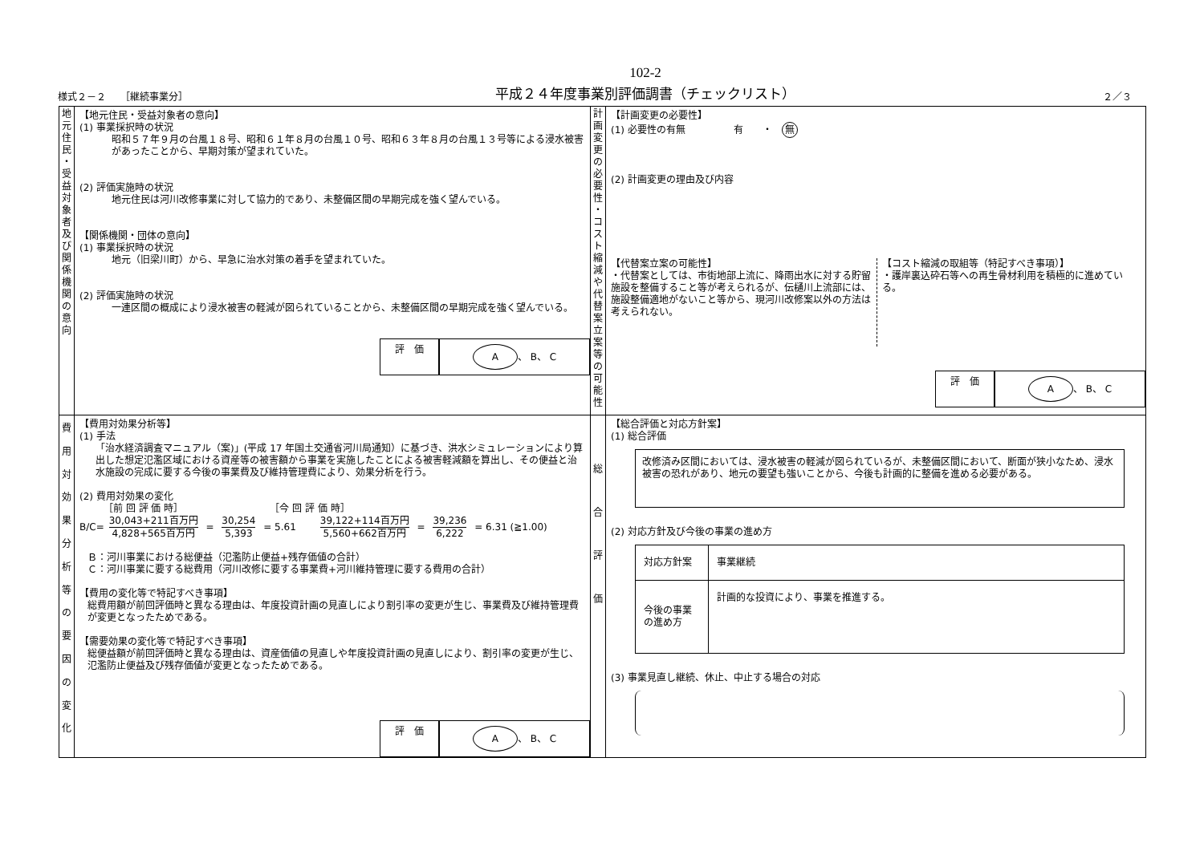様式２－２　　［継続事業分］
102-2
平成２４年度事業別評価調書（チェックリスト）
２／３
| 地 元 住 民 ・ 受 益 対 象 者 及 び 関 係 機 関 の 意 向 | 【地元住民・受益対象者の意向】 (1) 事業採択時の状況 昭和５７年９月の台風１８号、昭和６１年８月の台風１０号、昭和６３年８月の台風１３号等による浸水被害があったことから、早期対策が望まれていた。 (2) 評価実施時の状況 地元住民は河川改修事業に対して協力的であり、未整備区間の早期完成を強く望んでいる。 【関係機関・団体の意向】 (1) 事業採択時の状況 地元（旧梁川町）から、早急に治水対策の着手を望まれていた。 (2) 評価実施時の状況 一連区間の概成により浸水被害の軽減が図られていることから、未整備区間の早期完成を強く望んでいる。 評 価 A 、 B、 C | 計 画 変 更 の 必 要 性 ・ コ ス ト 縮 減 や 代 替 案 立 案 等 の 可 能 性 | 【計画変更の必要性】 (1) 必要性の有無 有 ・ 無 (2) 計画変更の理由及び内容 【代替案立案の可能性】 ・代替案としては、市街地部上流に、降雨出水に対する貯留施設を整備すること等が考えられるが、伝樋川上流部には、施設整備適地がないこと等から、現河川改修案以外の方法は考えられない。 【コスト縮減の取組等（特記すべき事項）】 ・護岸裏込砕石等への再生骨材利用を積極的に進めている。 評 価 A 、 B、 C |
| 費 用 対 効 果 分 析 等 の 要 因 の 変 化 | 【費用対効果分析等】 (1) 手法 「治水経済調査マニュアル（案)」(平成 17 年国土交通省河川局通知）に基づき、洪水シミュレーションにより算出した想定氾濫区域における資産等の被害額から事業を実施したことによる被害軽減額を算出し、その便益と治水施設の完成に要する今後の事業費及び維持管理費により、効果分析を行う。 (2) 費用対効果の変化 ［前 回 評 価 時］ ［今 回 評 価 時］ B/C= 30,043+211百万円 4,828+565百万円 = 30,254 5,393 = 5.61 39,122+114百万円 5,560+662百万円 = 39,236 6,222 = 6.31 (≧1.00) Ｂ：河川事業における総便益（氾濫防止便益+残存価値の合計） Ｃ：河川事業に要する総費用（河川改修に要する事業費+河川維持管理に要する費用の合計） 【費用の変化等で特記すべき事項】 総費用額が前回評価時と異なる理由は、年度投資計画の見直しにより割引率の変更が生じ、事業費及び維持管理費が変更となったためである。 【需要効果の変化等で特記すべき事項】 総便益額が前回評価時と異なる理由は、資産価値の見直しや年度投資計画の見直しにより、割引率の変更が生じ、氾濫防止便益及び残存価値が変更となったためである。 評 価 A 、 B、 C | 総 合 評 価 | 【総合評価と対応方針案】 (1) 総合評価 改修済み区間においては、浸水被害の軽減が図られているが、未整備区間において、断面が狭小なため、浸水被害の恐れがあり、地元の要望も強いことから、今後も計画的に整備を進める必要がある。 (2) 対応方針及び今後の事業の進め方 / 対応方針案 / 事業継続 / / 今後の事業の進め方 / 計画的な投資により、事業を推進する。 / (3) 事業見直し継続、休止、中止する場合の対応 |